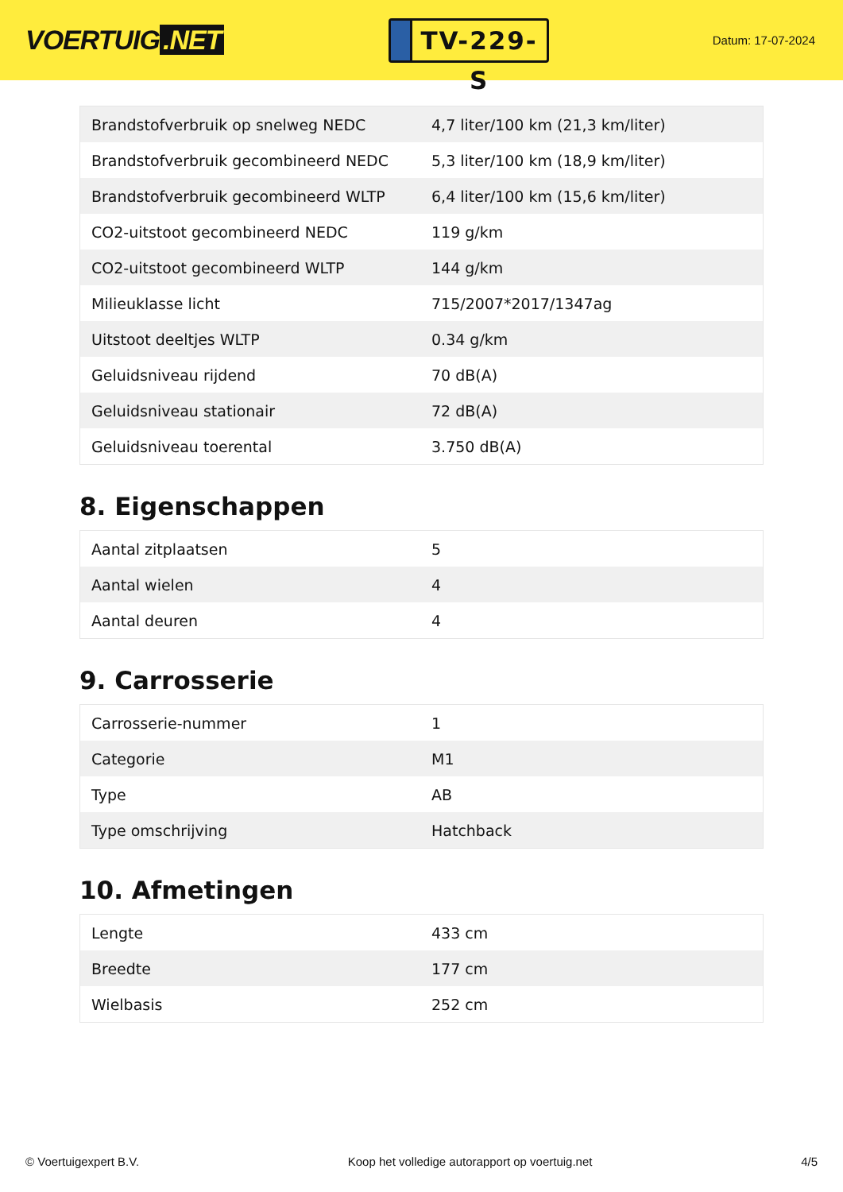VOERTUIG.NET
TV-229-S
Datum: 17-07-2024
| Brandstofverbruik op snelweg NEDC | 4,7 liter/100 km (21,3 km/liter) |
| Brandstofverbruik gecombineerd NEDC | 5,3 liter/100 km (18,9 km/liter) |
| Brandstofverbruik gecombineerd WLTP | 6,4 liter/100 km (15,6 km/liter) |
| CO2-uitstoot gecombineerd NEDC | 119 g/km |
| CO2-uitstoot gecombineerd WLTP | 144 g/km |
| Milieuklasse licht | 715/2007*2017/1347ag |
| Uitstoot deeltjes WLTP | 0.34 g/km |
| Geluidsniveau rijdend | 70 dB(A) |
| Geluidsniveau stationair | 72 dB(A) |
| Geluidsniveau toerental | 3.750 dB(A) |
8. Eigenschappen
| Aantal zitplaatsen | 5 |
| Aantal wielen | 4 |
| Aantal deuren | 4 |
9. Carrosserie
| Carrosserie-nummer | 1 |
| Categorie | M1 |
| Type | AB |
| Type omschrijving | Hatchback |
10. Afmetingen
| Lengte | 433 cm |
| Breedte | 177 cm |
| Wielbasis | 252 cm |
© Voertuigexpert B.V. Koop het volledige autorapport op voertuig.net 4/5